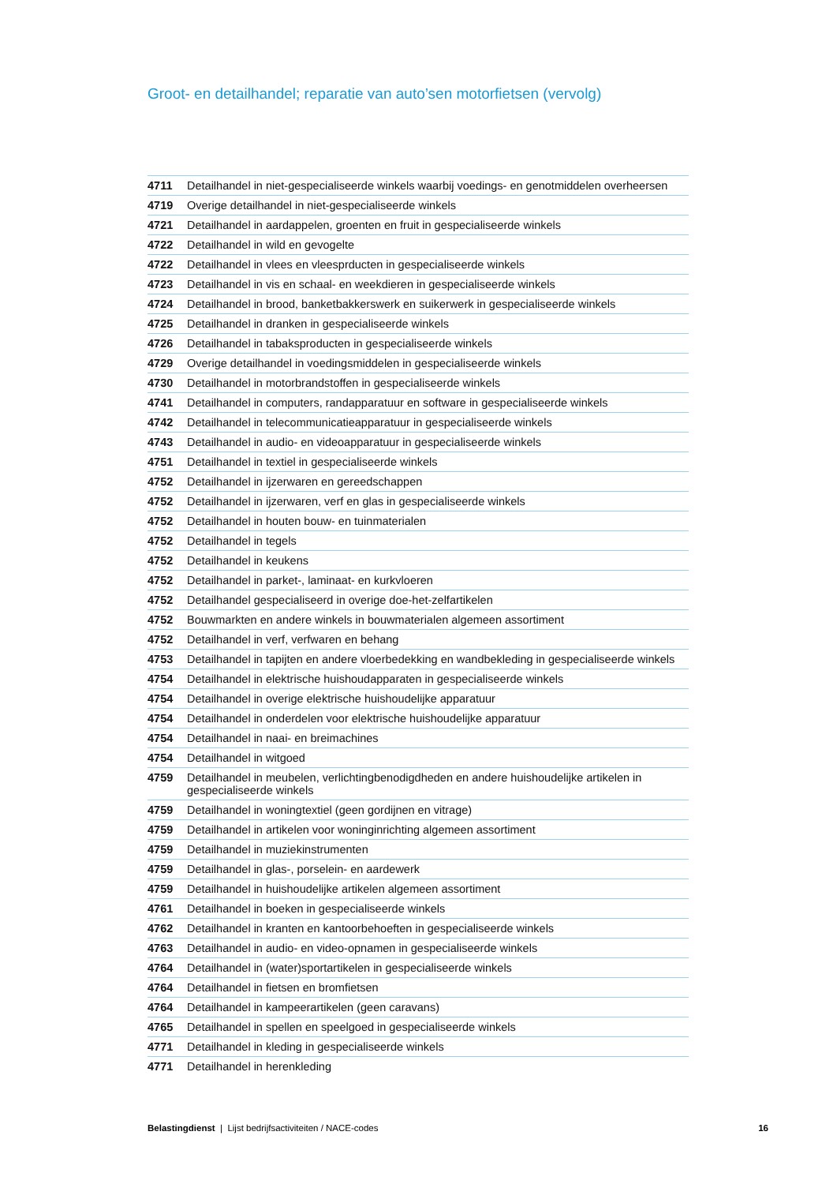Groot- en detailhandel; reparatie van auto’sen motorfietsen (vervolg)
| 4711 | Detailhandel in niet-gespecialiseerde winkels waarbij voedings- en genotmiddelen overheersen |
| 4719 | Overige detailhandel in niet-gespecialiseerde winkels |
| 4721 | Detailhandel in aardappelen, groenten en fruit in gespecialiseerde winkels |
| 4722 | Detailhandel in wild en gevogelte |
| 4722 | Detailhandel in vlees en vleesprducten in gespecialiseerde winkels |
| 4723 | Detailhandel in vis en schaal- en weekdieren in gespecialiseerde winkels |
| 4724 | Detailhandel in brood, banketbakkerswerk en suikerwerk in gespecialiseerde winkels |
| 4725 | Detailhandel in dranken in gespecialiseerde winkels |
| 4726 | Detailhandel in tabaksproducten in gespecialiseerde winkels |
| 4729 | Overige detailhandel in voedingsmiddelen in gespecialiseerde winkels |
| 4730 | Detailhandel in motorbrandstoffen in gespecialiseerde winkels |
| 4741 | Detailhandel in computers, randapparatuur en software in gespecialiseerde winkels |
| 4742 | Detailhandel in telecommunicatieapparatuur in gespecialiseerde winkels |
| 4743 | Detailhandel in audio- en videoapparatuur in gespecialiseerde winkels |
| 4751 | Detailhandel in textiel in gespecialiseerde winkels |
| 4752 | Detailhandel in ijzerwaren en gereedschappen |
| 4752 | Detailhandel in ijzerwaren, verf en glas in gespecialiseerde winkels |
| 4752 | Detailhandel in houten bouw- en tuinmaterialen |
| 4752 | Detailhandel in tegels |
| 4752 | Detailhandel in keukens |
| 4752 | Detailhandel in parket-, laminaat- en kurkvloeren |
| 4752 | Detailhandel gespecialiseerd in overige doe-het-zelfartikelen |
| 4752 | Bouwmarkten en andere winkels in bouwmaterialen algemeen assortiment |
| 4752 | Detailhandel in verf, verfwaren en behang |
| 4753 | Detailhandel in tapijten en andere vloerbedekking en wandbekleding in gespecialiseerde winkels |
| 4754 | Detailhandel in elektrische huishoudapparaten in gespecialiseerde winkels |
| 4754 | Detailhandel in overige elektrische huishoudelijke apparatuur |
| 4754 | Detailhandel in onderdelen voor elektrische huishoudelijke apparatuur |
| 4754 | Detailhandel in naai- en breimachines |
| 4754 | Detailhandel in witgoed |
| 4759 | Detailhandel in meubelen, verlichtingbenodigdheden en andere huishoudelijke artikelen in gespecialiseerde winkels |
| 4759 | Detailhandel in woningtextiel (geen gordijnen en vitrage) |
| 4759 | Detailhandel in artikelen voor woninginrichting algemeen assortiment |
| 4759 | Detailhandel in muziekinstrumenten |
| 4759 | Detailhandel in glas-, porselein- en aardewerk |
| 4759 | Detailhandel in huishoudelijke artikelen algemeen assortiment |
| 4761 | Detailhandel in boeken in gespecialiseerde winkels |
| 4762 | Detailhandel in kranten en kantoorbehoeften in gespecialiseerde winkels |
| 4763 | Detailhandel in audio- en video-opnamen in gespecialiseerde winkels |
| 4764 | Detailhandel in (water)sportartikelen in gespecialiseerde winkels |
| 4764 | Detailhandel in fietsen en bromfietsen |
| 4764 | Detailhandel in kampeerartikelen (geen caravans) |
| 4765 | Detailhandel in spellen en speelgoed in gespecialiseerde winkels |
| 4771 | Detailhandel in kleding in gespecialiseerde winkels |
| 4771 | Detailhandel in herenkleding |
Belastingdienst | Lijst bedrijfsactiviteiten / NACE-codes 16